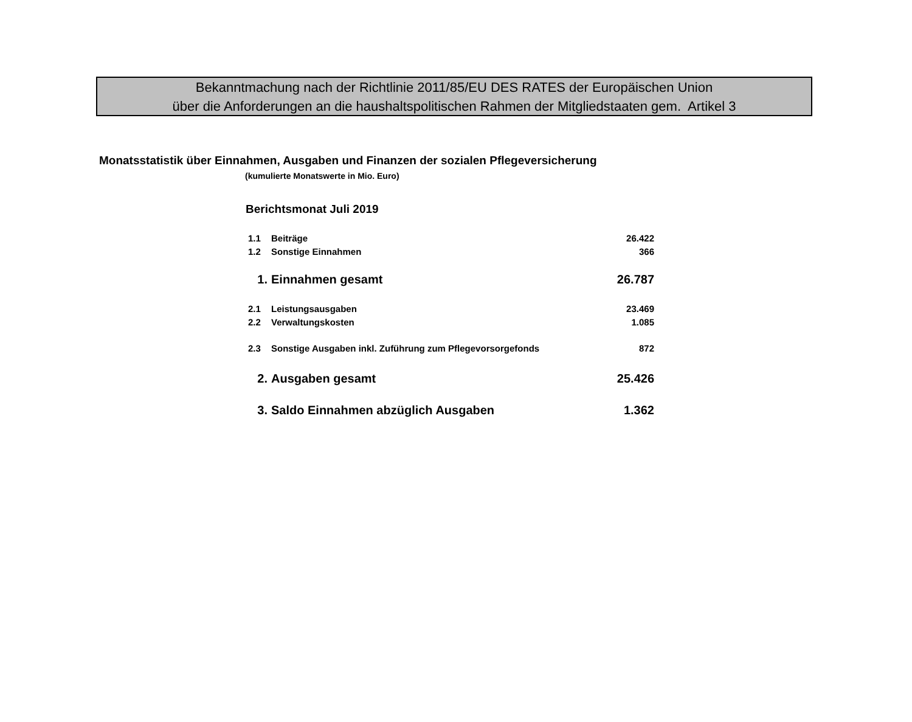Bekanntmachung nach der Richtlinie 2011/85/EU DES RATES der Europäischen Union
über die Anforderungen an die haushaltspolitischen Rahmen der Mitgliedstaaten gem. Artikel 3
Monatsstatistik über Einnahmen, Ausgaben und Finanzen der sozialen Pflegeversicherung
(kumulierte Monatswerte in Mio. Euro)
Berichtsmonat Juli 2019
| 1.1 | Beiträge | 26.422 |
| 1.2 | Sonstige Einnahmen | 366 |
| 1. | Einnahmen gesamt | 26.787 |
| 2.1 | Leistungsausgaben | 23.469 |
| 2.2 | Verwaltungskosten | 1.085 |
| 2.3 | Sonstige Ausgaben inkl. Zuführung zum Pflegevorsorgefonds | 872 |
| 2. | Ausgaben gesamt | 25.426 |
| 3. | Saldo Einnahmen abzüglich Ausgaben | 1.362 |